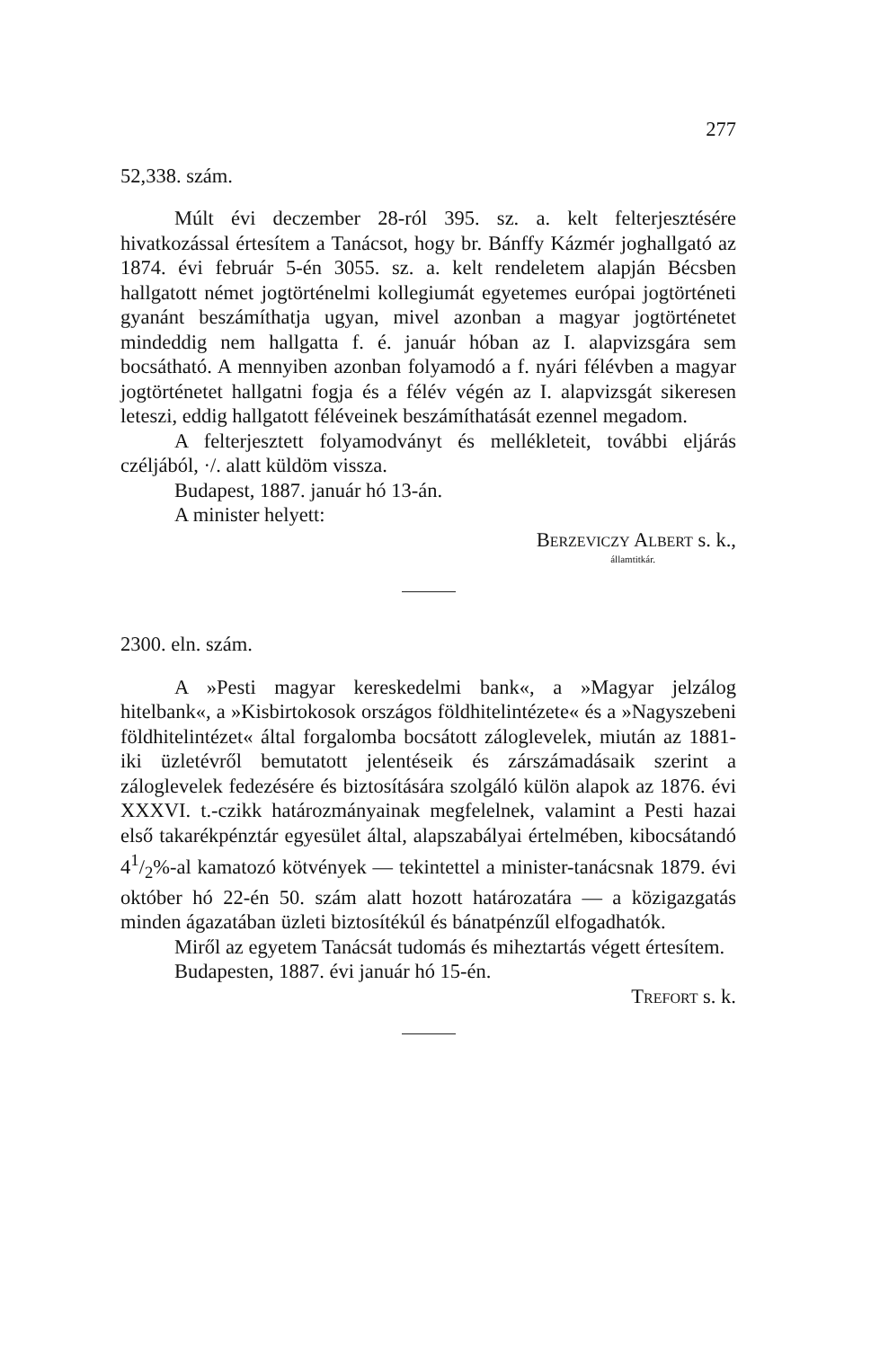277
52,338. szám.
Múlt évi deczember 28-ról 395. sz. a. kelt felterjesztésére hivatkozással értesítem a Tanácsot, hogy br. Bánffy Kázmér joghallgató az 1874. évi február 5-én 3055. sz. a. kelt rendeletem alapján Bécsben hallgatott német jogtörténelmi kollegiumát egyetemes európai jogtörténeti gyanánt beszámíthatja ugyan, mivel azonban a magyar jogtörténetet mindeddig nem hallgatta f. é. január hóban az I. alapvizsgára sem bocsátható. A mennyiben azonban folyamodó a f. nyári félévben a magyar jogtörténetet hallgatni fogja és a félév végén az I. alapvizsgát sikeresen leteszi, eddig hallgatott féléveinek beszámíthatását ezennel megadom.
A felterjesztett folyamodványt és mellékleteit, további eljárás czéljából, ·/. alatt küldöm vissza.
Budapest, 1887. január hó 13-án.
A minister helyett:
Berzeviczy Albert s. k.,
államtitkár.
2300. eln. szám.
A »Pesti magyar kereskedelmi bank«, a »Magyar jelzálog hitelbank«, a »Kisbirtokosok országos földhitelintézete« és a »Nagyszebeni földhitelintézet« által forgalomba bocsátott záloglevelek, miután az 1881-iki üzletévről bemutatott jelentéseik és zárszámadásaik szerint a záloglevelek fedezésére és biztosítására szolgáló külön alapok az 1876. évi XXXVI. t.-czikk határozmányainak megfelelnek, valamint a Pesti hazai első takarékpénztár egyesület által, alapszabályai értelmében, kibocsátandó 41/2%-al kamatozó kötvények — tekintettel a minister-tanácsnak 1879. évi október hó 22-én 50. szám alatt hozott határozatára — a közigazgatás minden ágazatában üzleti biztosítékúl és bánatpénzűl elfogadhatók.
Miről az egyetem Tanácsát tudomás és miheztartás végett értesítem.
Budapesten, 1887. évi január hó 15-én.
Trefort s. k.